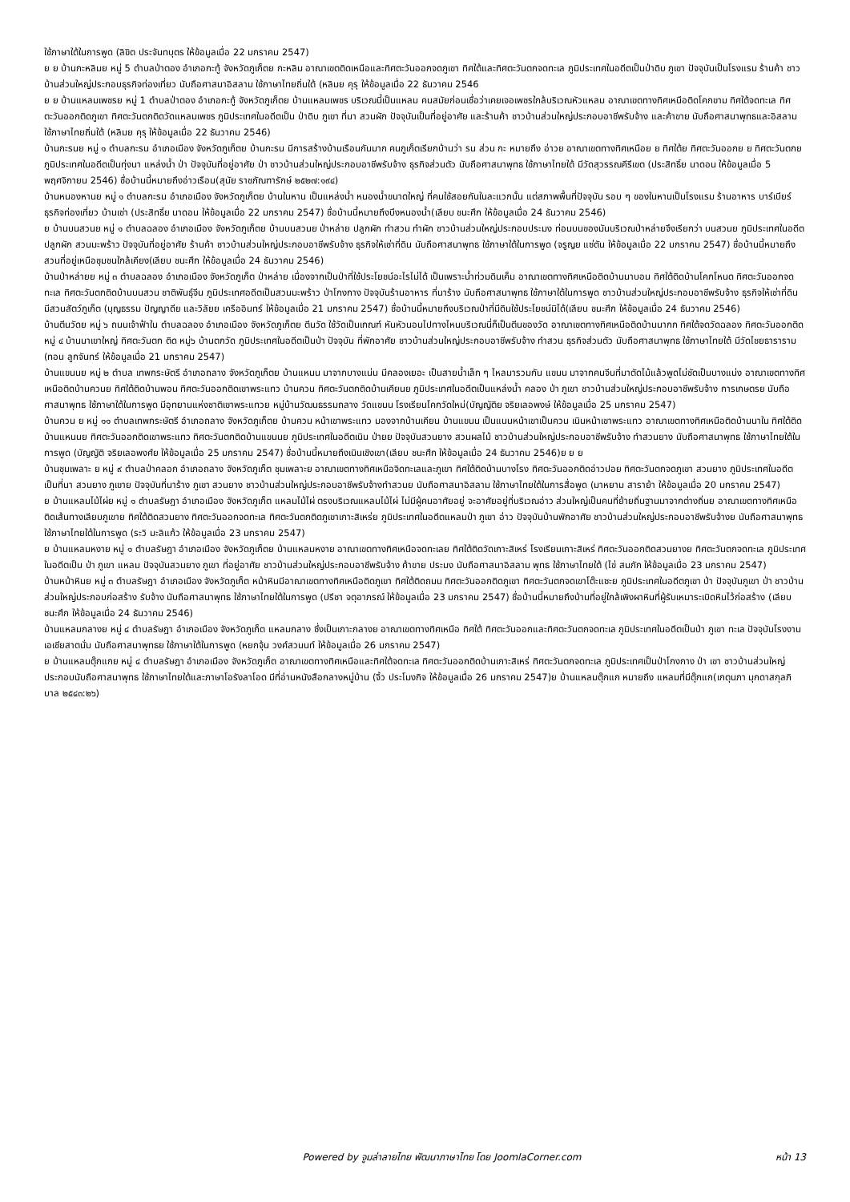ใช้ภาษาใต้ในการพูด (ลิขิต ประจันทบุตร ให้ข้อมูลเมื่อ 22 มกราคม 2547)
ย ย บ้านกะหลิมย หมู่ 5 ตำบลป่าตอง อำเภอกะทู้ จังหวัดภูเก็ตย กะหลิม อาณาเขตติดเหนือและทิศตะวันออกจดภูเขา ทิศใต้และทิศตะวันตกจดทะเล ภูมิประเทศในอดีตเป็นป่าดิบ ภูเขา ปัจจุบันเป็นโรงแรม ร้านค้า ชาวบ้านส่วนใหญ่ประกอบธุรกิจท่องเที่ยว นับถือศาสนาอิสลาม ใช้ภาษาไทยถิ่นใต้ (หลิมย คุรุ ให้ข้อมูลเมื่อ 22 ธันวาคม 2546
ย ย บ้านแหลมเพชรย หมู่ 1 ตำบลป่าตอง อำเภอกะทู้ จังหวัดภูเก็ตย บ้านแหลมเพชร บริเวณนี้เป็นแหลม คนสมัยก่อนเชื่อว่าเคยเจอเพชรใกล้บริเวณหัวแหลม อาณาเขตทางทิศเหนือติดโคกขาม ทิศใต้จดทะเล ทิศตะวันออกติดภูเขา ทิศตะวันตกติดวัดแหลมเพชร ภูมิประเทศในอดีตเป็น ป่าดิบ ภูเขา ที่นา สวนผัก ปัจจุบันเป็นที่อยู่อาศัย และร้านค้า ชาวบ้านส่วนใหญ่ประกอบอาชีพรับจ้าง และค้าขาย นับถือศาสนาพุทธและอิสลาม ใช้ภาษาไทยถิ่นใต้ (หลิมย คุรุ ให้ข้อมูลเมื่อ 22 ธันวาคม 2546)
บ้านกะรนย หมู่ ๑ ตำบลกะรน อำเภอเมือง จังหวัดภูเก็ตย บ้านกะรน มีการสร้างบ้านเรือนกันมาก คนภูเก็ตเรียกบ้านว่า รน ส่วน กะ หมายถึง อ่าวย อาณาเขตทางทิศเหนือย ย ทิศใต้ย ทิศตะวันออกย ย ทิศตะวันตกย ภูมิประเทศในอดีตเป็นทุ่งนา แหล่งน้ำ ป่า ปัจจุบันที่อยู่อาศัย ป่า ชาวบ้านส่วนใหญ่ประกอบอาชีพรับจ้าง ธุรกิจส่วนตัว นับถือศาสนาพุทธ ใช้ภาษาไทยใต้ มีวัดสุวรรณคีรีเขต (ประสิทธิ์ย นาดอน ให้ข้อมูลเมื่อ 5 พฤศจิกายน 2546) ชื่อบ้านนี้หมายถึงอ่าวเรือน(สุนัย ราชภัณฑารักษ์ ๒๕๒๗:๑๙๔)
บ้านหนองหานย หมู่ ๑ ตำบลกะรน อำเภอเมือง จังหวัดภูเก็ตย บ้านในหาน เป็นแหล่งน้ำ หนองน้ำขนาดใหญ่ ที่คนใช้สอยกันในละแวกนั้น แต่สภาพพื้นที่ปัจจุบัน รอบ ๆ ของในหานเป็นโรงแรม ร้านอาหาร บาร์เบียร์ ธุรกิจท่องเที่ยว บ้านเช่า (ประสิทธิ์ย นาดอน ให้ข้อมูลเมื่อ 22 มกราคม 2547) ชื่อบ้านนี้หมายถึงบึงหนองน้ำ(เลียบ ชนะศึก ให้ข้อมูลเมื่อ 24 ธันวาคม 2546)
ย บ้านบนสวนย หมู่ ๑ ตำบลฉลอง อำเภอเมือง จังหวัดภูเก็ตย บ้านบนสวนย ป่าหล่าย ปลูกผัก ทำสวน ทำผัก ชาวบ้านส่วนใหญ่ประกอบประมง ท่อนบนของมันบริเวณป่าหล่ายจึงเรียกว่า บนสวนย ภูมิประเทศในอดีต ปลูกผัก สวนมะพร้าว ปัจจุบันที่อยู่อาศัย ร้านค้า ชาวบ้านส่วนใหญ่ประกอบอาชีพรับจ้าง ธุรกิจให้เช่าที่ดิน นับถือศาสนาพุทธ ใช้ภาษาใต้ในการพูด (จรูญย แซ่ตัน ให้ข้อมูลเมื่อ 22 มกราคม 2547) ชื่อบ้านนี้หมายถึงสวนที่อยู่เหนือชุมชนใกล้เคียง(เลียบ ชนะศึก ให้ข้อมูลเมื่อ 24 ธันวาคม 2546)
บ้านป่าหล่ายย หมู่ ๓ ตำบลฉลอง อำเภอเมือง จังหวัดภูเก็ต ป่าหล่าย เนื่องจากเป็นป่าที่ใช้ประโยชน์อะไรไม่ได้ เป็นเพราะน้ำท่วมดินเค็ม อาณาเขตทางทิศเหนือติดบ้านนาบอน ทิศใต้ติดบ้านโคกโหนด ทิศตะวันออกจดทะเล ทิศตะวันตกติดบ้านบนสวน ชาติพันธุ์จีน ภูมิประเทศอดีตเป็นสวนมะพร้าว ป่าโกงกาง ปัจจุบันร้านอาหาร ที่นาร้าง นับถือศาสนาพุทธ ใช้ภาษาใต้ในการพูด ชาวบ้านส่วนใหญ่ประกอบอาชีพรับจ้าง ธุรกิจให้เช่าที่ดิน มีสวนสัตว์ภูเก็ต (บุญธรรม ปัญญาดีย และวิลัยย เครืออินทร์ ให้ข้อมูลเมื่อ 21 มกราคม 2547) ชื่อบ้านนี้หมายถึงบริเวณป่าที่มีดินใช้ประโยชน์มิได้(เลียบ ชนะศึก ให้ข้อมูลเมื่อ 24 ธันวาคม 2546)
บ้านตีนวัดย หมู่ ๖ ถนนเจ้าฟ้าใน ตำบลฉลอง อำเภอเมือง จังหวัดภูเก็ตย ตีนวัด ใช้วัดเป็นเกณฑ์ หันหัวนอนไปทางไหนบริเวณนี่ก็เป็นตีนของวัด อาณาเขตทางทิศเหนือติดบ้านนากก ทิศใต้จดวัดฉลอง ทิศตะวันออกติดหมู่ ๔ บ้านนาเขาใหญ่ ทิศตะวันตก ติด หมู่๖ บ้านตกวัด ภูมิประเทศในอดีตเป็นป่า ปัจจุบัน ที่พักอาศัย ชาวบ้านส่วนใหญ่ประกอบอาชีพรับจ้าง ทำสวน ธุรกิจส่วนตัว นับถือศาสนาพุทธ ใช้ภาษาไทยใต้ มีวัดไชยธาราราม (ทอน ลูกจันทร์ ให้ข้อมูลเมื่อ 21 มกราคม 2547)
บ้านแขนนย หมู่ ๒ ตำบล เทพกระษัตรี อำเภอถลาง จังหวัดภูเก็ตย บ้านแหนน มาจากบางแน่น มีคลองเยอะ เป็นสายน้ำเล็ก ๆ ไหลมารวมกัน แขนน มาจากคนจีนที่มาตัดไม้แล้วพูดไม่ชัดเป็นบางแน่ง อาณาเขตทางทิศเหนือติดบ้านควนย ทิศใต้ติดบ้านพอน ทิศตะวันออกติดเขาพระแทว บ้านควน ทิศตะวันตกติดบ้านเคียนย ภูมิประเทศในอดีตเป็นแหล่งน้ำ คลอง ป่า ภูเขา ชาวบ้านส่วนใหญ่ประกอบอาชีพรับจ้าง การเกษตรย นับถือศาสนาพุทธ ใช้ภาษาใต้ในการพูด มีอุทยานแห่งชาติเขาพระแทวย หมู่บ้านวัฒนธรรมถลาง วัดแขนน โรงเรียนโคกวัดใหม่(บัญญัติย จริยเลอพงษ์ ให้ข้อมูลเมื่อ 25 มกราคม 2547)
บ้านควน ย หมู่ ๑๑ ตำบลเทพกระษัตรี อำเภอถลาง จังหวัดภูเก็ตย บ้านควน หน้าเขาพระแทว มองจากบ้านเคียน บ้านแขนน เป็นแนนหน้าเขาเป็นควน เนินหน้าเขาพระแทว อาณาเขตทางทิศเหนือติดบ้านนาใน ทิศใต้ติดบ้านแหนนย ทิศตะวันออกติดเขาพระแทว ทิศตะวันตกติดบ้านแขนนย ภูมิประเทศในอดีตเนิน ป่ายย ปัจจุบันสวนยาง สวนผลไม้ ชาวบ้านส่วนใหญ่ประกอบอาชีพรับจ้าง ทำสวนยาง นับถือศาสนาพุทธ ใช้ภาษาไทยใต้ในการพูด (บัญญัติ จริยเลอพงศ์ย ให้ข้อมูลเมื่อ 25 มกราคม 2547) ชื่อบ้านนี้หมายถึงเนินเชิงเขา(เลียบ ชนะศึก ให้ข้อมูลเมื่อ 24 ธันวาคม 2546)ย ย ย
บ้านชุมเพลาะ ย หมู่ ๙ ตำบลป่าคลอก อำเภอถลาง จังหวัดภูเก็ต ชุมเพลาะย อาณาเขตทางทิศเหนือจิดทะเลและภูเขา ทิศใต้ติดบ้านบางโรง ทิศตะวันออกติดอ่าวปอย ทิศตะวันตกจดภูเขา สวนยาง ภูมิประเทศในอดีตเป็นที่นา สวนยาง ภูเขาย ปัจจุบันที่นาร้าง ภูเขา สวนยาง ชาวบ้านส่วนใหญ่ประกอบอาชีพรับจ้างทำสวนย นับถือศาสนาอิสลาม ใช้ภาษาไทยใต้ในการสื่อพูด (มาหยาม สาราย้า ให้ข้อมูลเมื่อ 20 มกราคม 2547)
ย บ้านแหลมไม้ไผ่ย หมู่ ๑ ตำบลรัษฎา อำเภอเมือง จังหวัดภูเก็ต แหลมไม้ไผ่ ตรงบริเวณแหลมไม้ไผ่ ไม่มีผู้คนอาศัยอยู่ จะอาศัยอยู่ที่บริเวณอ่าว ส่วนใหญ่เป็นคนที่ย้ายถิ่นฐานมาจากต่างถิ่นย อาณาเขตทางทิศเหนือติดเส้นทางเลียบภูเขาย ทิศใต้ติดสวนยาง ทิศตะวันออกจดทะเล ทิศตะวันตกติดภูเขาเกาะสิเหร่ย ภูมิประเทศในอดีตแหลมป่า ภูเขา อ่าว ปัจจุบันบ้านพักอาศัย ชาวบ้านส่วนใหญ่ประกอบอาชีพรับจ้างย นับถือศาสนาพุทธ ใช้ภาษาไทยใต้ในการพูด (ระวิ มะลิแก้ว ให้ข้อมูลเมื่อ 23 มกราคม 2547)
ย บ้านแหลมหงาย หมู่ ๑ ตำบลรัษฎา อำเภอเมือง จังหวัดภูเก็ตย บ้านแหลมหงาย อาณาเขตทางทิศเหนือจดทะเลย ทิศใต้ติดวัดเกาะสิเหร่ โรงเรียนเกาะสิเหร่ ทิศตะวันออกติดสวนยางย ทิศตะวันตกจดทะเล ภูมิประเทศในอดีตเป็น ป่า ภูเขา แหลม ปัจจุบันสวนยาง ภูเขา ที่อยู่อาศัย ชาวบ้านส่วนใหญ่ประกอบอาชีพรับจ้าง ค้าขาย ประมง นับถือศาสนาอิสลาม พุทธ ใช้ภาษาไทยใต้ (ไข่ สมภัก ให้ข้อมูลเมื่อ 23 มกราคม 2547)
บ้านหน้าหินย หมู่ ๓ ตำบลรัษฎา อำเภอเมือง จังหวัดภูเก็ต หน้าหินมีอาณาเขตทางทิศเหนือติดภูเขา ทิศใต้ติดถนน ทิศตะวันออกติดภูเขา ทิศตะวันตกจดเขาโต๊ะแซะย ภูมิประเทศในอดีตภูเขา ป่า ปัจจุบันภูเขา ป่า ชาวบ้านส่วนใหญ่ประกอบก่อสร้าง รับจ้าง นับถือศาสนาพุทธ ใช้ภาษาไทยใต้ในการพูด (ปรีชา จตุอาภรณ์ ให้ข้อมูลเมื่อ 23 มกราคม 2547) ชื่อบ้านนี้หมายถึงบ้านที่อยู่ใกล้เพิงผาหินที่ผู้รับเหมาระเบิดหินไว้ก่อสร้าง (เลียบ ชนะศึก ให้ข้อมูลเมื่อ 24 ธันวาคม 2546)
บ้านแหลมกลางย หมู่ ๔ ตำบลรัษฎา อำเภอเมือง จังหวัดภูเก็ต แหลมกลาง ซึ่งเป็นเกาะกลางย อาณาเขตทางทิศเหนือ ทิศใต้ ทิศตะวันออกและทิศตะวันตกจดทะเล ภูมิประเทศในอดีตเป็นป่า ภูเขา ทะเล ปัจจุบันโรงงานเอเชียสาตนั่ม นับถือศาสนาพุทธย ใช้ภาษาใต้ในการพูด (หยกจุ้น วงศ์สวนนท์ ให้ข้อมูลเมื่อ 26 มกราคม 2547)
ย บ้านแหลมตุ๊กแกย หมู่ ๔ ตำบลรัษฎา อำเภอเมือง จังหวัดภูเก็ต อาณาเขตทางทิศเหนือและทิศใต้จดทะเล ทิศตะวันออกติดบ้านเกาะสิเหร่ ทิศตะวันตกจดทะเล ภูมิประเทศเป็นป่าโกงกาง ป่า เขา ชาวบ้านส่วนใหญ่ประกอบนับถือศาสนาพุทธ ใช้ภาษาไทยใต้และภาษาโอรังลาโอด มีที่อ่านหนังสือกลางหมู่บ้าน (จิ้ว ประโมงกิจ ให้ข้อมูลเมื่อ 26 มกราคม 2547)ย บ้านแหลมตุ๊กแก หมายถึง แหลมที่มีตุ๊กแก(เกตุนภา มุกดาสกุลภิบาล ๒๕๔๓:๒๖)
Powered by จูมล่าลายไทย พัฒนาภาษาไทย โดย JoomlaCorner.com หน้า 13